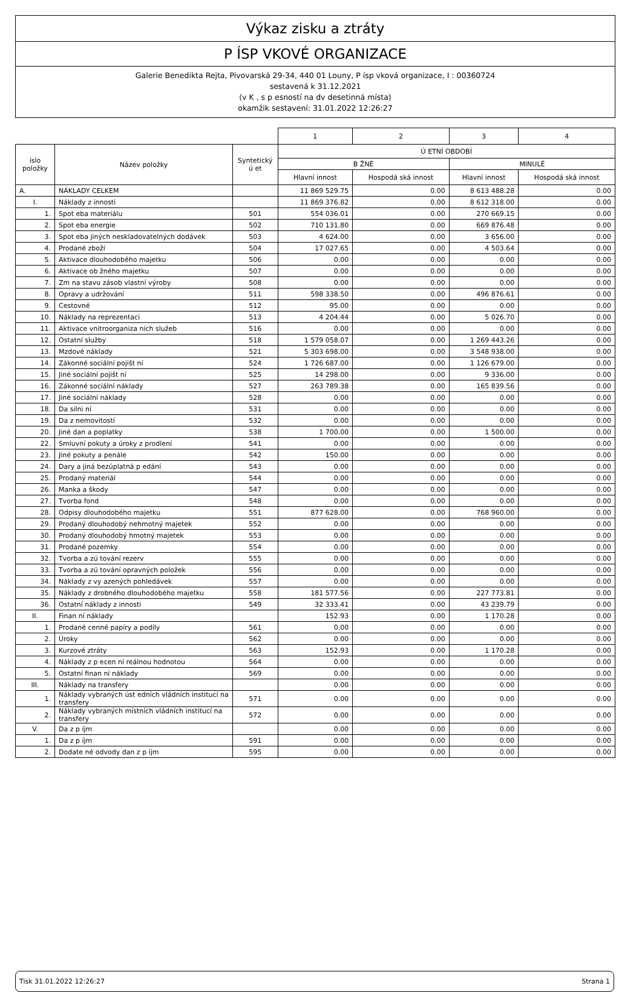Výkaz zisku a ztráty
P ÍSP VKOVÉ ORGANIZACE
Galerie Benedikta Rejta, Pivovarská 29-34, 440 01 Louny, P ísp vková organizace, I : 00360724
sestavená k 31.12.2021
(v K , s p esností na dv desetinná místa)
okamžik sestavení: 31.01.2022 12:26:27
| | | | 1 | 2 | 3 | 4 |
| íslo položky | Název položky | Syntetický ú et | Ú ETNÍ OBDOBÍ | | | |
| | | | B ŽNÉ | | MINULÉ | |
| | | | Hlavní innost | Hospodá ská innost | Hlavní innost | Hospodá ská innost |
| A. | NÁKLADY CELKEM | | 11 869 529.75 | 0.00 | 8 613 488.28 | 0.00 |
| I. | Náklady z innosti | | 11 869 376.82 | 0.00 | 8 612 318.00 | 0.00 |
| 1. | Spot eba materiálu | 501 | 554 036.01 | 0.00 | 270 669.15 | 0.00 |
| 2. | Spot eba energie | 502 | 710 131.80 | 0.00 | 669 876.48 | 0.00 |
| 3. | Spot eba jiných neskladovatelných dodávek | 503 | 4 624.00 | 0.00 | 3 656.00 | 0.00 |
| 4. | Prodané zboží | 504 | 17 027.65 | 0.00 | 4 503.64 | 0.00 |
| 5. | Aktivace dlouhodobého majetku | 506 | 0.00 | 0.00 | 0.00 | 0.00 |
| 6. | Aktivace ob žného majetku | 507 | 0.00 | 0.00 | 0.00 | 0.00 |
| 7. | Zm na stavu zásob vlastní výroby | 508 | 0.00 | 0.00 | 0.00 | 0.00 |
| 8. | Opravy a udržování | 511 | 598 338.50 | 0.00 | 496 876.61 | 0.00 |
| 9. | Cestovné | 512 | 95.00 | 0.00 | 0.00 | 0.00 |
| 10. | Náklady na reprezentaci | 513 | 4 204.44 | 0.00 | 5 026.70 | 0.00 |
| 11. | Aktivace vnitroorganiza ních služeb | 516 | 0.00 | 0.00 | 0.00 | 0.00 |
| 12. | Ostatní služby | 518 | 1 579 058.07 | 0.00 | 1 269 443.26 | 0.00 |
| 13. | Mzdové náklady | 521 | 5 303 698.00 | 0.00 | 3 548 938.00 | 0.00 |
| 14. | Zákonné sociální pojišt ní | 524 | 1 726 687.00 | 0.00 | 1 126 679.00 | 0.00 |
| 15. | Jiné sociální pojišt ní | 525 | 14 298.00 | 0.00 | 9 336.00 | 0.00 |
| 16. | Zákonné sociální náklady | 527 | 263 789.38 | 0.00 | 165 839.56 | 0.00 |
| 17. | Jiné sociální náklady | 528 | 0.00 | 0.00 | 0.00 | 0.00 |
| 18. | Da silni ní | 531 | 0.00 | 0.00 | 0.00 | 0.00 |
| 19. | Da z nemovitostí | 532 | 0.00 | 0.00 | 0.00 | 0.00 |
| 20. | Jiné dan a poplatky | 538 | 1 700.00 | 0.00 | 1 500.00 | 0.00 |
| 22. | Smluvní pokuty a úroky z prodlení | 541 | 0.00 | 0.00 | 0.00 | 0.00 |
| 23. | Jiné pokuty a penále | 542 | 150.00 | 0.00 | 0.00 | 0.00 |
| 24. | Dary a jiná bezúplatná p edání | 543 | 0.00 | 0.00 | 0.00 | 0.00 |
| 25. | Prodaný materiál | 544 | 0.00 | 0.00 | 0.00 | 0.00 |
| 26. | Manka a škody | 547 | 0.00 | 0.00 | 0.00 | 0.00 |
| 27. | Tvorba fond | 548 | 0.00 | 0.00 | 0.00 | 0.00 |
| 28. | Odpisy dlouhodobého majetku | 551 | 877 628.00 | 0.00 | 768 960.00 | 0.00 |
| 29. | Prodaný dlouhodobý nehmotný majetek | 552 | 0.00 | 0.00 | 0.00 | 0.00 |
| 30. | Prodaný dlouhodobý hmotný majetek | 553 | 0.00 | 0.00 | 0.00 | 0.00 |
| 31. | Prodané pozemky | 554 | 0.00 | 0.00 | 0.00 | 0.00 |
| 32. | Tvorba a zú tování rezerv | 555 | 0.00 | 0.00 | 0.00 | 0.00 |
| 33. | Tvorba a zú tování opravných položek | 556 | 0.00 | 0.00 | 0.00 | 0.00 |
| 34. | Náklady z vy azených pohledávek | 557 | 0.00 | 0.00 | 0.00 | 0.00 |
| 35. | Náklady z drobného dlouhodobého majetku | 558 | 181 577.56 | 0.00 | 227 773.81 | 0.00 |
| 36. | Ostatní náklady z innosti | 549 | 32 333.41 | 0.00 | 43 239.79 | 0.00 |
| II. | Finan ní náklady | | 152.93 | 0.00 | 1 170.28 | 0.00 |
| 1. | Prodané cenné papíry a podíly | 561 | 0.00 | 0.00 | 0.00 | 0.00 |
| 2. | Úroky | 562 | 0.00 | 0.00 | 0.00 | 0.00 |
| 3. | Kurzové ztráty | 563 | 152.93 | 0.00 | 1 170.28 | 0.00 |
| 4. | Náklady z p ecen ní reálnou hodnotou | 564 | 0.00 | 0.00 | 0.00 | 0.00 |
| 5. | Ostatní finan ní náklady | 569 | 0.00 | 0.00 | 0.00 | 0.00 |
| III. | Náklady na transfery | | 0.00 | 0.00 | 0.00 | 0.00 |
| 1. | Náklady vybraných úst edních vládních institucí na transfery | 571 | 0.00 | 0.00 | 0.00 | 0.00 |
| 2. | Náklady vybraných místních vládních institucí na transfery | 572 | 0.00 | 0.00 | 0.00 | 0.00 |
| V. | Da z p íjm | | 0.00 | 0.00 | 0.00 | 0.00 |
| 1. | Da z p íjm | 591 | 0.00 | 0.00 | 0.00 | 0.00 |
| 2. | Dodate né odvody dan z p íjm | 595 | 0.00 | 0.00 | 0.00 | 0.00 |
Tisk 31.01.2022 12:26:27 Strana 1